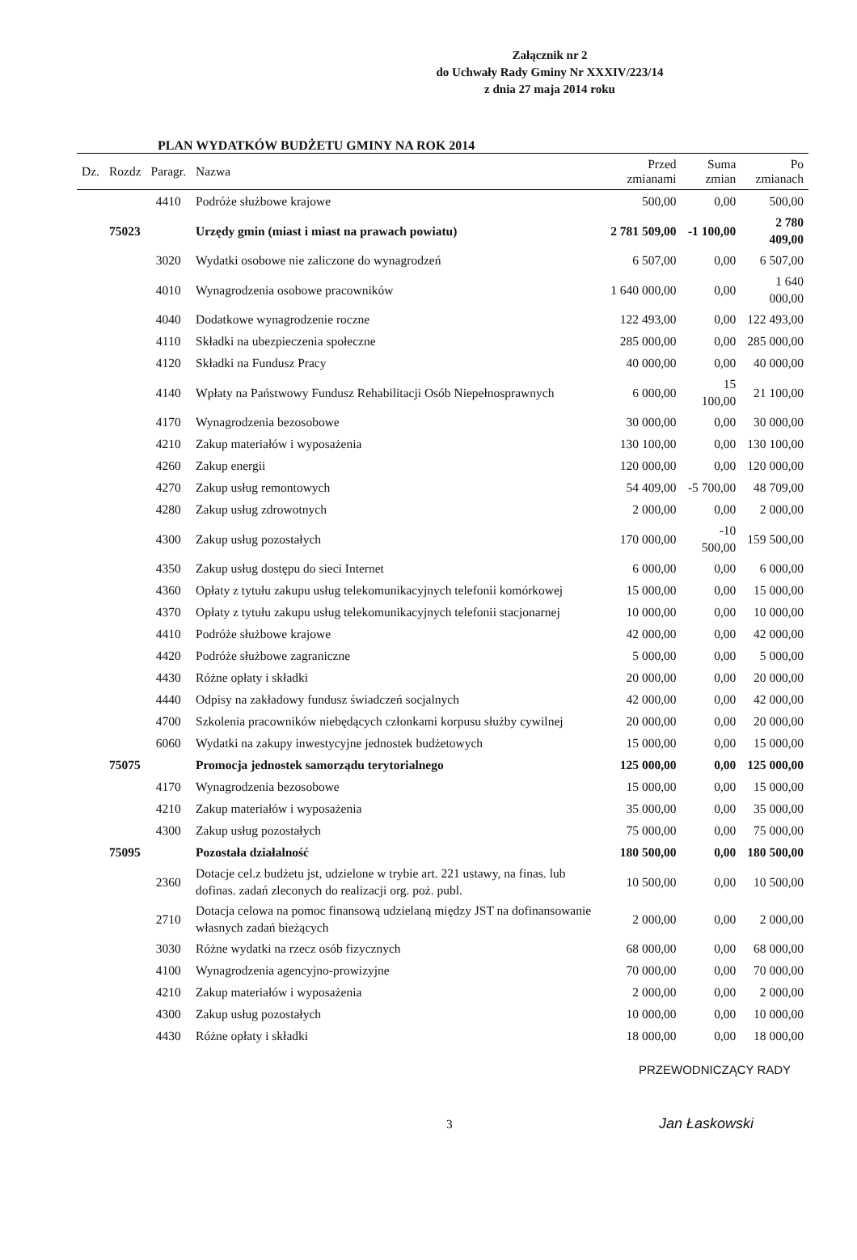Załącznik nr 2
do Uchwały Rady Gminy Nr XXXIV/223/14
z dnia 27 maja 2014 roku
PLAN WYDATKÓW BUDŻETU GMINY NA ROK 2014
| Dz. | Rozdz | Paragr. | Nazwa | Przed zmianami | Suma zmian | Po zmianach |
| --- | --- | --- | --- | --- | --- | --- |
| | | 4410 | Podróże służbowe krajowe | 500,00 | 0,00 | 500,00 |
| | 75023 | | Urzędy gmin (miast i miast na prawach powiatu) | 2 781 509,00 | -1 100,00 | 2 780 409,00 |
| | | 3020 | Wydatki osobowe nie zaliczone do wynagrodzeń | 6 507,00 | 0,00 | 6 507,00 |
| | | 4010 | Wynagrodzenia osobowe pracowników | 1 640 000,00 | 0,00 | 1 640 000,00 |
| | | 4040 | Dodatkowe wynagrodzenie roczne | 122 493,00 | 0,00 | 122 493,00 |
| | | 4110 | Składki na ubezpieczenia społeczne | 285 000,00 | 0,00 | 285 000,00 |
| | | 4120 | Składki na Fundusz Pracy | 40 000,00 | 0,00 | 40 000,00 |
| | | 4140 | Wpłaty na Państwowy Fundusz Rehabilitacji Osób Niepełnosprawnych | 6 000,00 | 15 100,00 | 21 100,00 |
| | | 4170 | Wynagrodzenia bezosobowe | 30 000,00 | 0,00 | 30 000,00 |
| | | 4210 | Zakup materiałów i wyposażenia | 130 100,00 | 0,00 | 130 100,00 |
| | | 4260 | Zakup energii | 120 000,00 | 0,00 | 120 000,00 |
| | | 4270 | Zakup usług remontowych | 54 409,00 | -5 700,00 | 48 709,00 |
| | | 4280 | Zakup usług zdrowotnych | 2 000,00 | 0,00 | 2 000,00 |
| | | 4300 | Zakup usług pozostałych | 170 000,00 | -10 500,00 | 159 500,00 |
| | | 4350 | Zakup usług dostępu do sieci Internet | 6 000,00 | 0,00 | 6 000,00 |
| | | 4360 | Opłaty z tytułu zakupu usług telekomunikacyjnych telefonii komórkowej | 15 000,00 | 0,00 | 15 000,00 |
| | | 4370 | Opłaty z tytułu zakupu usług telekomunikacyjnych telefonii stacjonarnej | 10 000,00 | 0,00 | 10 000,00 |
| | | 4410 | Podróże służbowe krajowe | 42 000,00 | 0,00 | 42 000,00 |
| | | 4420 | Podróże służbowe zagraniczne | 5 000,00 | 0,00 | 5 000,00 |
| | | 4430 | Różne opłaty i składki | 20 000,00 | 0,00 | 20 000,00 |
| | | 4440 | Odpisy na zakładowy fundusz świadczeń socjalnych | 42 000,00 | 0,00 | 42 000,00 |
| | | 4700 | Szkolenia pracowników niebędących członkami korpusu służby cywilnej | 20 000,00 | 0,00 | 20 000,00 |
| | | 6060 | Wydatki na zakupy inwestycyjne jednostek budżetowych | 15 000,00 | 0,00 | 15 000,00 |
| | 75075 | | Promocja jednostek samorządu terytorialnego | 125 000,00 | 0,00 | 125 000,00 |
| | | 4170 | Wynagrodzenia bezosobowe | 15 000,00 | 0,00 | 15 000,00 |
| | | 4210 | Zakup materiałów i wyposażenia | 35 000,00 | 0,00 | 35 000,00 |
| | | 4300 | Zakup usług pozostałych | 75 000,00 | 0,00 | 75 000,00 |
| | 75095 | | Pozostała działalność | 180 500,00 | 0,00 | 180 500,00 |
| | | 2360 | Dotacje cel.z budżetu jst, udzielone w trybie art. 221 ustawy, na finas. lub dofinas. zadań zleconych do realizacji org. poż. publ. | 10 500,00 | 0,00 | 10 500,00 |
| | | 2710 | Dotacja celowa na pomoc finansową udzielaną między JST na dofinansowanie własnych zadań bieżących | 2 000,00 | 0,00 | 2 000,00 |
| | | 3030 | Różne wydatki na rzecz osób fizycznych | 68 000,00 | 0,00 | 68 000,00 |
| | | 4100 | Wynagrodzenia agencyjno-prowizyjne | 70 000,00 | 0,00 | 70 000,00 |
| | | 4210 | Zakup materiałów i wyposażenia | 2 000,00 | 0,00 | 2 000,00 |
| | | 4300 | Zakup usług pozostałych | 10 000,00 | 0,00 | 10 000,00 |
| | | 4430 | Różne opłaty i składki | 18 000,00 | 0,00 | 18 000,00 |
PRZEWODNICZĄCY RADY
3
Jan Łaskowski